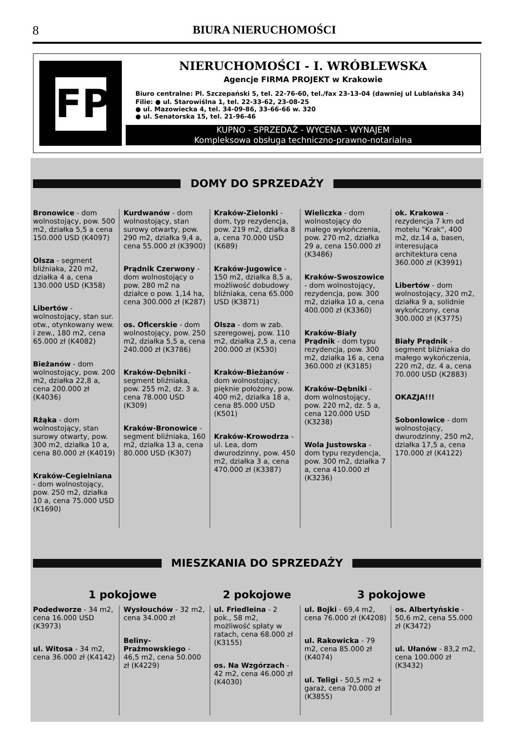8 BIURA NIERUCHOMOŚCI
FP
NIERUCHOMOŚCI - I. WRÓBLEWSKA
Agencje FIRMA PROJEKT w Krakowie
Biuro centralne: Pl. Szczepański 5, tel. 22-76-60, tel./fax 23-13-04 (dawniej ul Lublańska 34)
Filie: ● ul. Starowiślna 1, tel. 22-33-62, 23-08-25
● ul. Mazowiecka 4, tel. 34-09-86, 33-66-66 w. 320
● ul. Senatorska 15, tel. 21-96-46
KUPNO - SPRZEDAŻ - WYCENA - WYNAJEM
Kompleksowa obsługa techniczno-prawno-notarialna
DOMY DO SPRZEDAŻY
Bronowice - dom wolnostojący, pow. 500 m2, działka 5,5 a cena 150.000 USD (K4097)
Olsza - segment bliźniaka, 220 m2, działka 4 a, cena 130.000 USD (K358)
Libertów - wolnostojący, stan sur. otw., otynkowany wew. i zew., 180 m2, cena 65.000 zł (K4082)
Bieżanów - dom wolnostojący, pow. 200 m2, działka 22,8 a, cena 200.000 zł (K4036)
Rżąka - dom wolnostojący, stan surowy otwarty, pow. 300 m2, działka 10 a, cena 80.000 zł (K4019)
Kraków-Cegielniana - dom wolnostojący, pow. 250 m2, działka 10 a, cena 75.000 USD (K1690)
Kurdwanów - dom wolnostojący, stan surowy otwarty, pow. 290 m2, działka 9,4 a, cena 55.000 zł (K3900)
Prądnik Czerwony - dom wolnostojący o pow. 280 m2 na działce o pow. 1,14 ha, cena 300.000 zł (K287)
os. Oficerskie - dom wolnostojący, pow. 250 m2, działka 5,5 a, cena 240.000 zł (K3786)
Kraków-Dębniki - segment bliźniaka, pow. 255 m2, dz. 3 a, cena 78.000 USD (K309)
Kraków-Bronowice - segment bliźniaka, 160 m2, działka 13 a, cena 80.000 USD (K307)
Kraków-Zielonki - dom, typ rezydencja, pow. 219 m2, działka 8 a, cena 70.000 USD (K689)
Kraków-Jugowice - 150 m2, działka 8,5 a, możliwość dobudowy bliźniaka, cena 65.000 USD (K3871)
Olsza - dom w zab. szeregowej, pow. 110 m2, działka 2,5 a, cena 200.000 zł (K530)
Kraków-Bieżanów - dom wolnostojący, pięknie położony, pow. 400 m2, działka 18 a, cena 85.000 USD (K501)
Kraków-Krowodrza - ul. Lea, dom dwurodzinny, pow. 450 m2, działka 3 a, cena 470.000 zł (K3387)
Wieliczka - dom wolnostojący do małego wykończenia, pow. 270 m2, działka 29 a, cena 150.000 zł (K3486)
Kraków-Swoszowice - dom wolnostojący, rezydencja, pow. 300 m2, działka 10 a, cena 400.000 zł (K3360)
Kraków-Biały Prądnik - dom typu rezydencja, pow. 300 m2, działka 16 a, cena 360.000 zł (K3185)
Kraków-Dębniki - dom wolnostojący, pow. 220 m2, dz. 5 a, cena 120.000 USD (K3238)
Wola Justowska - dom typu rezydencja, pow. 300 m2, działka 7 a, cena 410.000 zł (K3236)
ok. Krakowa - rezydencja 7 km od motelu "Krak", 400 m2, dz.14 a, basen, interesująca architektura cena 360.000 zł (K3991)
Libertów - dom wolnostojący, 320 m2, działka 9 a, solidnie wykończony, cena 300.000 zł (K3775)
Biały Prądnik - segment bliźniaka do małego wykończenia, 220 m2, dz. 4 a, cena 70.000 USD (K2883)
OKAZJA!!!
Sobonlowice - dom wolnostojący, dwurodzinny, 250 m2, działka 17,5 a, cena 170.000 zł (K4122)
MIESZKANIA DO SPRZEDAŻY
1 pokojowe 2 pokojowe 3 pokojowe
Podedworze - 34 m2, cena 16.000 USD (K3973)
ul. Witosa - 34 m2, cena 36.000 zł (K4142)
Wysłouchów - 32 m2, cena 34.000 zł
Beliny-Prażmowskiego - 46,5 m2, cena 50.000 zł (K4229)
ul. Friedleina - 2 pok., 58 m2, możliwość spłaty w ratach, cena 68.000 zł (K3155)
os. Na Wzgórzach - 42 m2, cena 46.000 zł (K4030)
ul. Bojki - 69,4 m2, cena 76.000 zł (K4208)
ul. Rakowicka - 79 m2, cena 85.000 zł (K4074)
ul. Teligi - 50,5 m2 + garaż, cena 70.000 zł (K3855)
os. Albertyńskie - 50,6 m2, cena 55.000 zł (K3472)
ul. Ułanów - 83,2 m2, cena 100.000 zł (K3432)